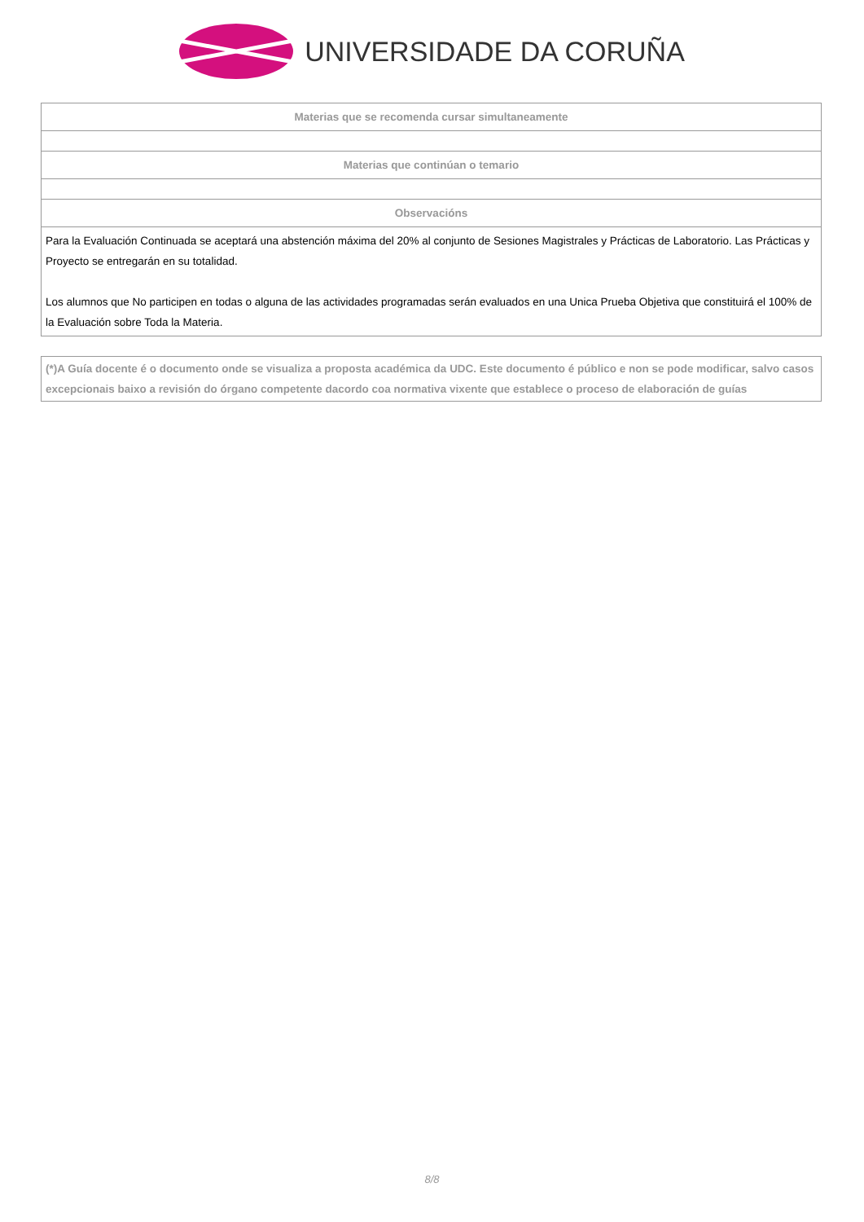UNIVERSIDADE DA CORUÑA
| Materias que se recomenda cursar simultaneamente |
| --- |
| Materias que continúan o temario |
| Observacións |
| Para la Evaluación Continuada se aceptará una abstención máxima del 20% al conjunto de Sesiones Magistrales y Prácticas de Laboratorio. Las Prácticas y Proyecto se entregarán en su totalidad. Los alumnos que No participen en todas o alguna de las actividades programadas serán evaluados en una Unica Prueba Objetiva que constituirá el 100% de la Evaluación sobre Toda la Materia. |
(*)A Guía docente é o documento onde se visualiza a proposta académica da UDC. Este documento é público e non se pode modificar, salvo casos excepcionais baixo a revisión do órgano competente dacordo coa normativa vixente que establece o proceso de elaboración de guías
8/8